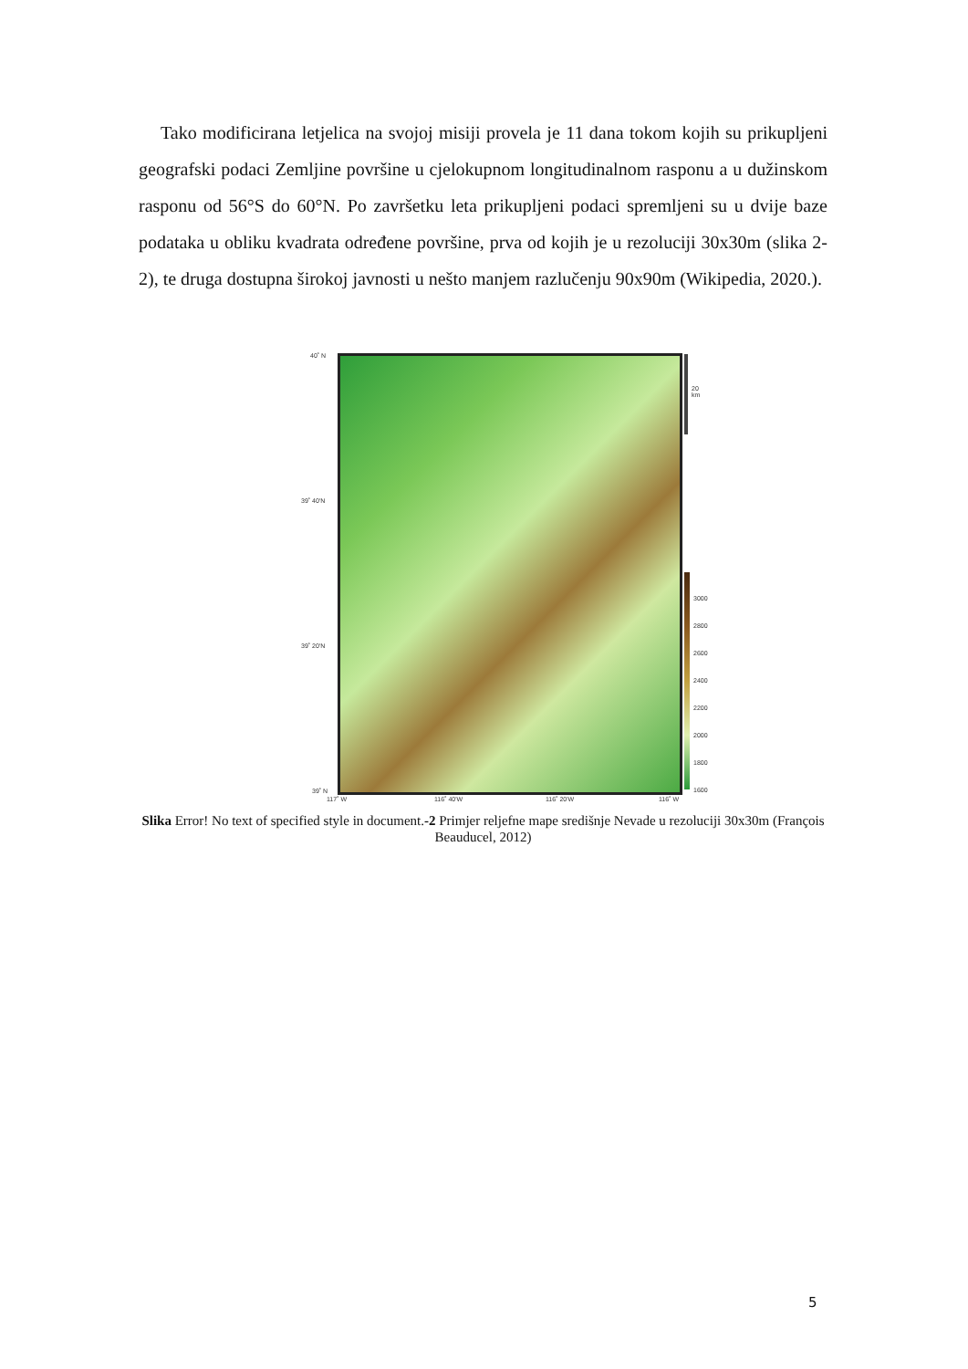Tako modificirana letjelica na svojoj misiji provela je 11 dana tokom kojih su prikupljeni geografski podaci Zemljine površine u cjelokupnom longitudinalnom rasponu a u dužinskom rasponu od 56°S do 60°N. Po završetku leta prikupljeni podaci spremljeni su u dvije baze podataka u obliku kvadrata određene površine, prva od kojih je u rezoluciji 30x30m (slika 2-2), te druga dostupna širokoj javnosti u nešto manjem razlučenju 90x90m (Wikipedia, 2020.).
40˚ N
39˚ 40'N
39˚ 20'N
39˚ N
20 km
3000
2800
2600
2400
2200
2000
1800
1600
117˚ W 116˚ 40'W 116˚ 20'W 116˚ W
Slika Error! No text of specified style in document.-2 Primjer reljefne mape središnje Nevade u rezoluciji 30x30m (François Beauducel, 2012)
5